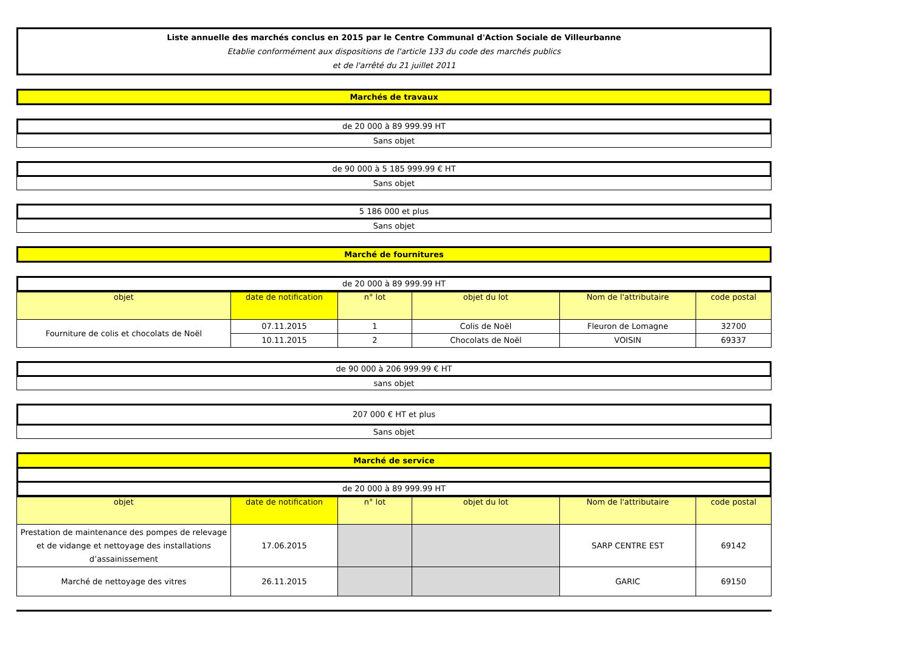Liste annuelle des marchés conclus en 2015 par le Centre Communal d'Action Sociale de Villeurbanne
Etablie conformément aux dispositions de l'article 133 du code des marchés publics
et de l'arrêté du 21 juillet 2011
Marchés de travaux
de 20 000 à 89 999.99 HT
Sans objet
de 90 000 à 5 185 999.99 € HT
Sans objet
5 186 000 et plus
Sans objet
Marché de fournitures
de 20 000 à 89 999.99 HT
| objet | date de notification | n° lot | objet du lot | Nom de l'attributaire | code postal |
| --- | --- | --- | --- | --- | --- |
| Fourniture de colis et chocolats de Noël | 07.11.2015 | 1 | Colis de Noël | Fleuron de Lomagne | 32700 |
| | 10.11.2015 | 2 | Chocolats de Noël | VOISIN | 69337 |
de 90 000 à 206 999.99 € HT
sans objet
207 000 € HT et plus
Sans objet
Marché de service
de 20 000 à 89 999.99 HT
| objet | date de notification | n° lot | objet du lot | Nom de l'attributaire | code postal |
| --- | --- | --- | --- | --- | --- |
| Prestation de maintenance des pompes de relevage et de vidange et nettoyage des installations d’assainissement | 17.06.2015 | | | SARP CENTRE EST | 69142 |
| Marché de nettoyage des vitres | 26.11.2015 | | | GARIC | 69150 |